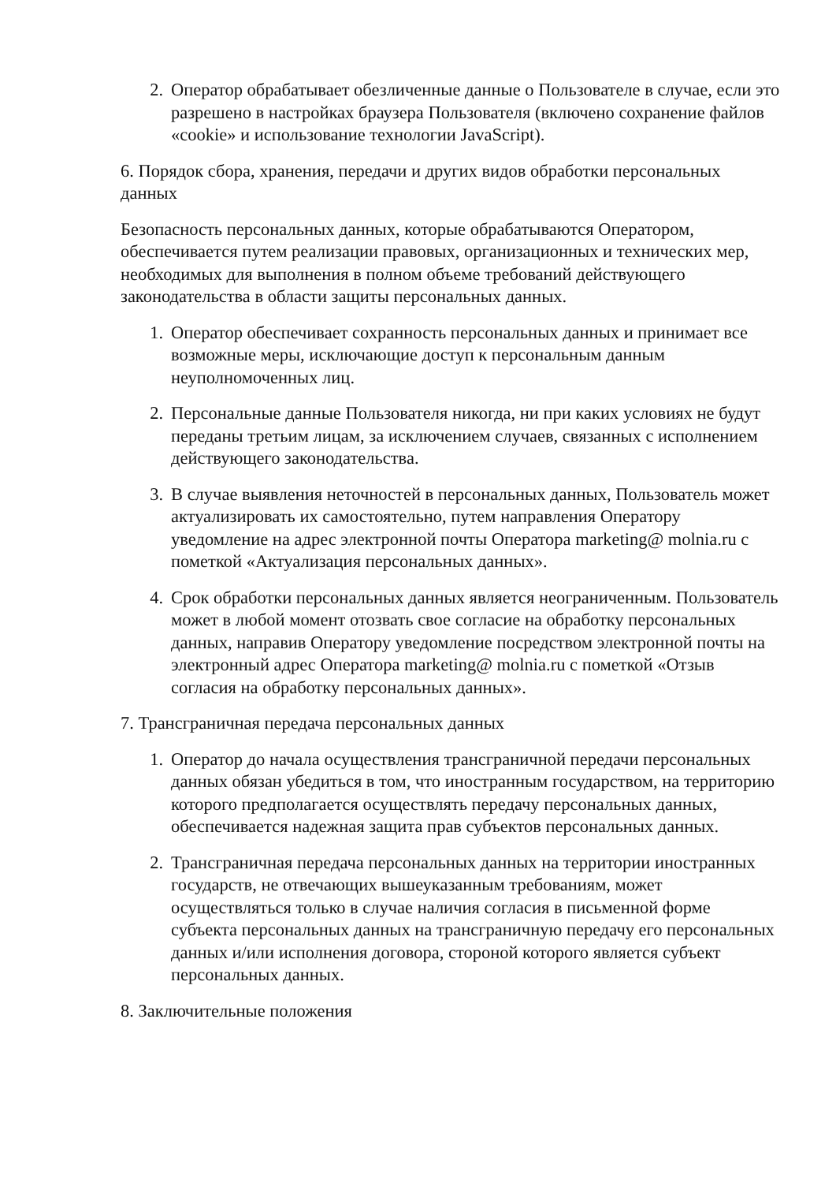2. Оператор обрабатывает обезличенные данные о Пользователе в случае, если это разрешено в настройках браузера Пользователя (включено сохранение файлов «cookie» и использование технологии JavaScript).
6. Порядок сбора, хранения, передачи и других видов обработки персональных данных
Безопасность персональных данных, которые обрабатываются Оператором, обеспечивается путем реализации правовых, организационных и технических мер, необходимых для выполнения в полном объеме требований действующего законодательства в области защиты персональных данных.
1. Оператор обеспечивает сохранность персональных данных и принимает все возможные меры, исключающие доступ к персональным данным неуполномоченных лиц.
2. Персональные данные Пользователя никогда, ни при каких условиях не будут переданы третьим лицам, за исключением случаев, связанных с исполнением действующего законодательства.
3. В случае выявления неточностей в персональных данных, Пользователь может актуализировать их самостоятельно, путем направления Оператору уведомление на адрес электронной почты Оператора marketing@ molnia.ru с пометкой «Актуализация персональных данных».
4. Срок обработки персональных данных является неограниченным. Пользователь может в любой момент отозвать свое согласие на обработку персональных данных, направив Оператору уведомление посредством электронной почты на электронный адрес Оператора marketing@ molnia.ru с пометкой «Отзыв согласия на обработку персональных данных».
7. Трансграничная передача персональных данных
1. Оператор до начала осуществления трансграничной передачи персональных данных обязан убедиться в том, что иностранным государством, на территорию которого предполагается осуществлять передачу персональных данных, обеспечивается надежная защита прав субъектов персональных данных.
2. Трансграничная передача персональных данных на территории иностранных государств, не отвечающих вышеуказанным требованиям, может осуществляться только в случае наличия согласия в письменной форме субъекта персональных данных на трансграничную передачу его персональных данных и/или исполнения договора, стороной которого является субъект персональных данных.
8. Заключительные положения